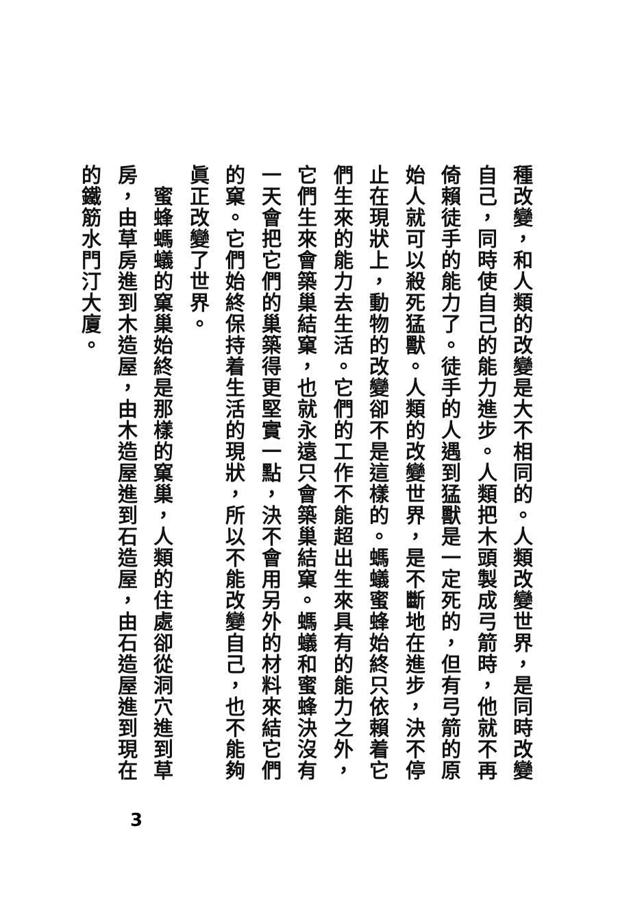種改變，和人類的改變是大不相同的。人類改變世界，是同時改變自己，同時使自己的能力進步。人類把木頭製成弓箭時，他就不再倚賴徒手的能力了。徒手的人遇到猛獸是一定死的，但有弓箭的原始人就可以殺死猛獸。人類的改變世界，是不斷地在進步，決不停止在現狀上，動物的改變卻不是這樣的。螞蟻蜜蜂始終只依賴着它們生來的能力去生活。它們的工作不能超出生來具有的能力之外，它們生來會築巢結窠，也就永遠只會築巢結窠。螞蟻和蜜蜂決沒有一天會把它們的巢築得更堅實一點，決不會用另外的材料來結它們的窠。它們始終保持着生活的現狀，所以不能改變自己，也不能夠眞正改變了世界。
　蜜蜂螞蟻的窠巢始終是那樣的窠巢，人類的住處卻從洞穴進到草房，由草房進到木造屋，由木造屋進到石造屋，由石造屋進到現在的鐵筋水門汀大廈。
3